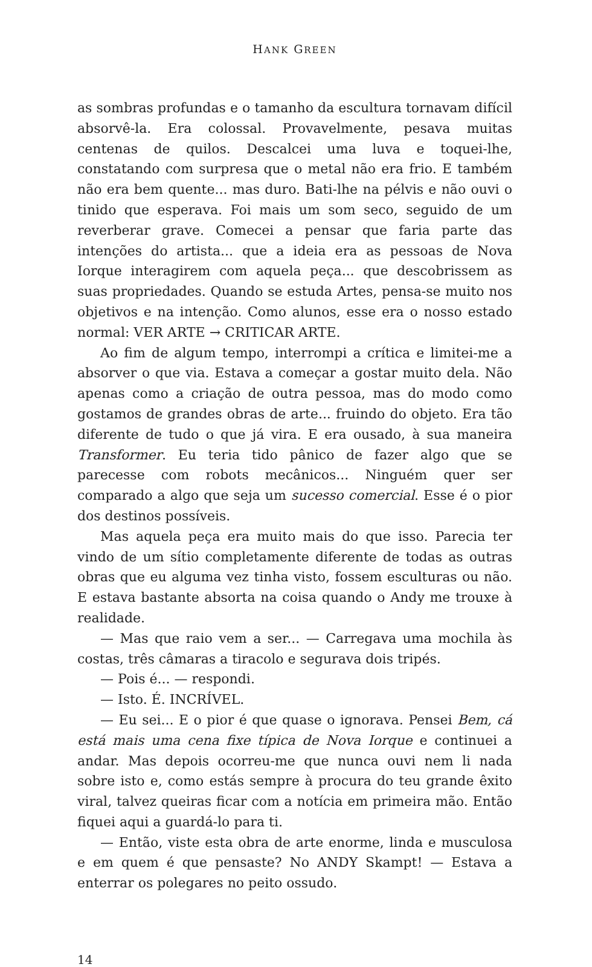HANK GREEN
as sombras profundas e o tamanho da escultura tornavam difícil absor­vê-la. Era colossal. Provavelmente, pesava muitas centenas de quilos. Descalcei uma luva e toquei-lhe, constatando com surpresa que o metal não era frio. E também não era bem quente... mas duro. Bati-lhe na pélvis e não ouvi o tinido que esperava. Foi mais um som seco, seguido de um reverberar grave. Comecei a pensar que faria parte das intenções do artista... que a ideia era as pessoas de Nova Iorque interagirem com aquela peça... que descobrissem as suas propriedades. Quando se estuda Artes, pensa-se muito nos objetivos e na intenção. Como alunos, esse era o nosso estado normal: VER ARTE → CRITICAR ARTE.
Ao fim de algum tempo, interrompi a crítica e limitei-me a absor­ver o que via. Estava a começar a gostar muito dela. Não apenas como a criação de outra pessoa, mas do modo como gostamos de grandes obras de arte... fruindo do objeto. Era tão diferente de tudo o que já vira. E era ousado, à sua maneira Transformer. Eu teria tido pânico de fazer algo que se parecesse com robots mecânicos... Ninguém quer ser comparado a algo que seja um sucesso comercial. Esse é o pior dos destinos possíveis.
Mas aquela peça era muito mais do que isso. Parecia ter vindo de um sítio completamente diferente de todas as outras obras que eu alguma vez tinha visto, fossem esculturas ou não. E estava bastante absorta na coisa quando o Andy me trouxe à realidade.
— Mas que raio vem a ser... — Carregava uma mochila às costas, três câmaras a tiracolo e segurava dois tripés.
— Pois é... — respondi.
— Isto. É. INCRÍVEL.
— Eu sei... E o pior é que quase o ignorava. Pensei Bem, cá está mais uma cena fixe típica de Nova Iorque e continuei a andar. Mas depois ocorreu­-me que nunca ouvi nem li nada sobre isto e, como estás sempre à procura do teu grande êxito viral, talvez queiras ficar com a notícia em primeira mão. Então fiquei aqui a guardá-lo para ti.
— Então, viste esta obra de arte enorme, linda e musculosa e em quem é que pensaste? No ANDY Skampt! — Estava a enterrar os pole­gares no peito ossudo.
14